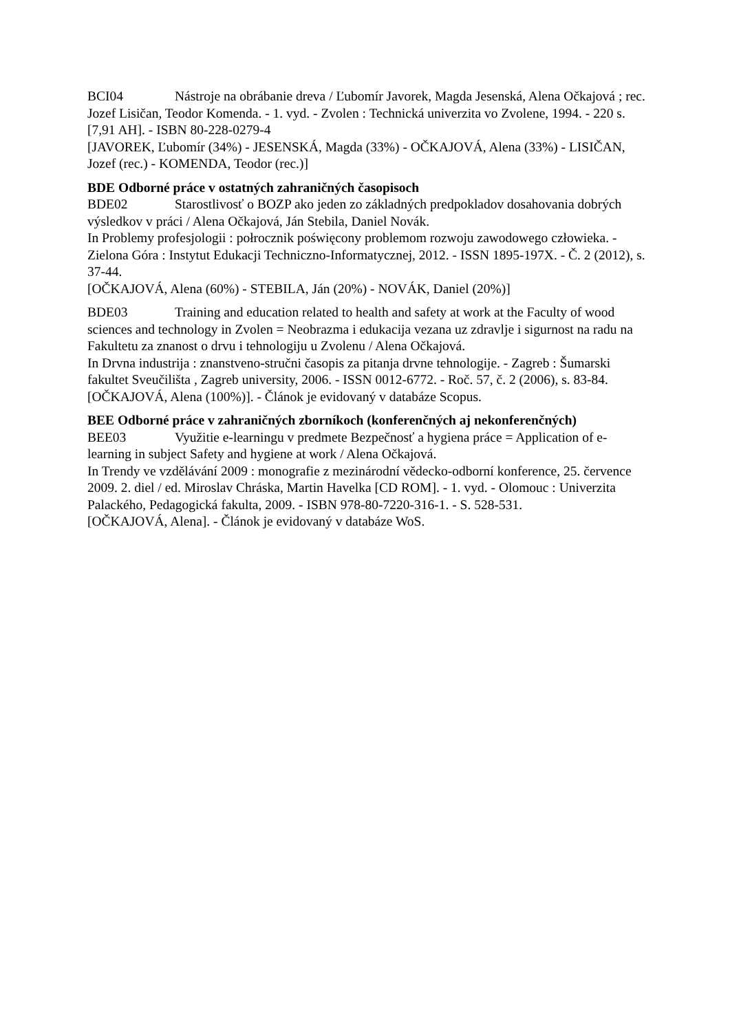BCI04 Nástroje na obrábanie dreva / Ľubomír Javorek, Magda Jesenská, Alena Očkajová ; rec. Jozef Lisičan, Teodor Komenda. - 1. vyd. - Zvolen : Technická univerzita vo Zvolene, 1994. - 220 s. [7,91 AH]. - ISBN 80-228-0279-4
[JAVOREK, Ľubomír (34%) - JESENSKÁ, Magda (33%) - OČKAJOVÁ, Alena (33%) - LISIČAN, Jozef (rec.) - KOMENDA, Teodor (rec.)]
BDE Odborné práce v ostatných zahraničných časopisoch
BDE02 Starostlivosť o BOZP ako jeden zo základných predpokladov dosahovania dobrých výsledkov v práci / Alena Očkajová, Ján Stebila, Daniel Novák.
In Problemy profesjologii : połrocznik poświęcony problemom rozwoju zawodowego człowieka. - Zielona Góra : Instytut Edukacji Techniczno-Informatycznej, 2012. - ISSN 1895-197X. - Č. 2 (2012), s. 37-44.
[OČKAJOVÁ, Alena (60%) - STEBILA, Ján (20%) - NOVÁK, Daniel (20%)]
BDE03 Training and education related to health and safety at work at the Faculty of wood sciences and technology in Zvolen = Neobrazma i edukacija vezana uz zdravlje i sigurnost na radu na Fakultetu za znanost o drvu i tehnologiju u Zvolenu / Alena Očkajová.
In Drvna industrija : znanstveno-stručni časopis za pitanja drvne tehnologije. - Zagreb : Šumarski fakultet Sveučilišta , Zagreb university, 2006. - ISSN 0012-6772. - Roč. 57, č. 2 (2006), s. 83-84.
[OČKAJOVÁ, Alena (100%)]. - Článok je evidovaný v databáze Scopus.
BEE Odborné práce v zahraničných zborníkoch (konferenčných aj nekonferenčných)
BEE03 Využitie e-learningu v predmete Bezpečnosť a hygiena práce = Application of e-learning in subject Safety and hygiene at work / Alena Očkajová.
In Trendy ve vzdělávání 2009 : monografie z mezinárodní vědecko-odborní konference, 25. července 2009. 2. diel / ed. Miroslav Chráska, Martin Havelka [CD ROM]. - 1. vyd. - Olomouc : Univerzita Palackého, Pedagogická fakulta, 2009. - ISBN 978-80-7220-316-1. - S. 528-531.
[OČKAJOVÁ, Alena]. - Článok je evidovaný v databáze WoS.